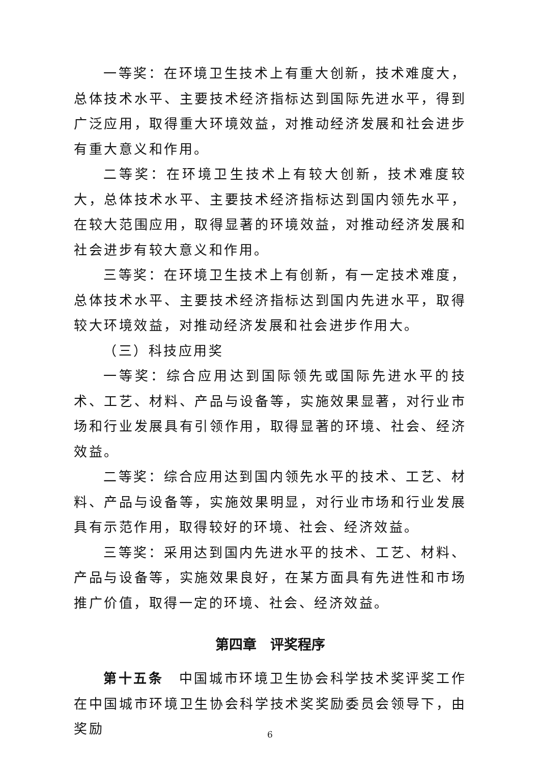一等奖：在环境卫生技术上有重大创新，技术难度大，总体技术水平、主要技术经济指标达到国际先进水平，得到广泛应用，取得重大环境效益，对推动经济发展和社会进步有重大意义和作用。
二等奖：在环境卫生技术上有较大创新，技术难度较大，总体技术水平、主要技术经济指标达到国内领先水平，在较大范围应用，取得显著的环境效益，对推动经济发展和社会进步有较大意义和作用。
三等奖：在环境卫生技术上有创新，有一定技术难度，总体技术水平、主要技术经济指标达到国内先进水平，取得较大环境效益，对推动经济发展和社会进步作用大。
（三）科技应用奖
一等奖：综合应用达到国际领先或国际先进水平的技术、工艺、材料、产品与设备等，实施效果显著，对行业市场和行业发展具有引领作用，取得显著的环境、社会、经济效益。
二等奖：综合应用达到国内领先水平的技术、工艺、材料、产品与设备等，实施效果明显，对行业市场和行业发展具有示范作用，取得较好的环境、社会、经济效益。
三等奖：采用达到国内先进水平的技术、工艺、材料、产品与设备等，实施效果良好，在某方面具有先进性和市场推广价值，取得一定的环境、社会、经济效益。
第四章　评奖程序
第十五条　中国城市环境卫生协会科学技术奖评奖工作在中国城市环境卫生协会科学技术奖奖励委员会领导下，由奖励
6